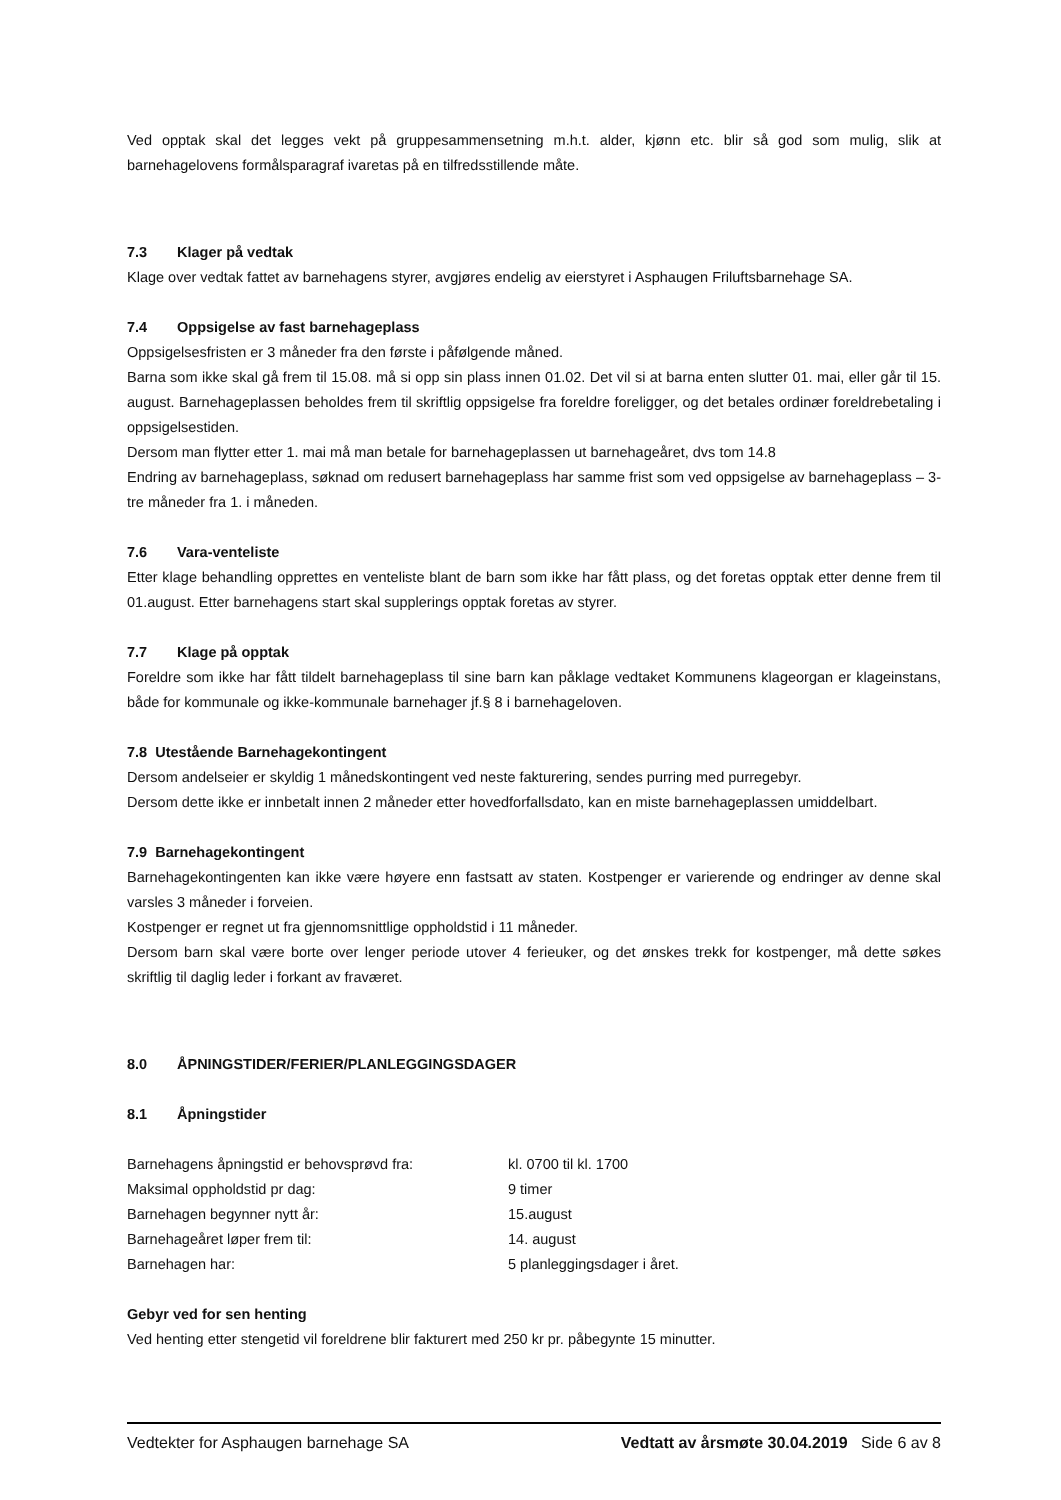Ved opptak skal det legges vekt på gruppesammensetning m.h.t. alder, kjønn etc. blir så god som mulig, slik at barnehagelovens formålsparagraf ivaretas på en tilfredsstillende måte.
7.3 Klager på vedtak
Klage over vedtak fattet av barnehagens styrer, avgjøres endelig av eierstyret i Asphaugen Friluftsbarnehage SA.
7.4 Oppsigelse av fast barnehageplass
Oppsigelsesfristen er 3 måneder fra den første i påfølgende måned.
Barna som ikke skal gå frem til 15.08. må si opp sin plass innen 01.02. Det vil si at barna enten slutter 01. mai, eller går til 15. august. Barnehageplassen beholdes frem til skriftlig oppsigelse fra foreldre foreligger, og det betales ordinær foreldrebetaling i oppsigelsestiden.
Dersom man flytter etter 1. mai må man betale for barnehageplassen ut barnehageåret, dvs tom 14.8
Endring av barnehageplass, søknad om redusert barnehageplass har samme frist som ved oppsigelse av barnehageplass – 3- tre måneder fra 1. i måneden.
7.6 Vara-venteliste
Etter klage behandling opprettes en venteliste blant de barn som ikke har fått plass, og det foretas opptak etter denne frem til 01.august. Etter barnehagens start skal supplerings opptak foretas av styrer.
7.7 Klage på opptak
Foreldre som ikke har fått tildelt barnehageplass til sine barn kan påklage vedtaket Kommunens klageorgan er klageinstans, både for kommunale og ikke-kommunale barnehager jf.§ 8 i barnehageloven.
7.8 Utestående Barnehagekontingent
Dersom andelseier er skyldig 1 månedskontingent ved neste fakturering, sendes purring med purregebyr.
Dersom dette ikke er innbetalt innen 2 måneder etter hovedforfallsdato, kan en miste barnehageplassen umiddelbart.
7.9 Barnehagekontingent
Barnehagekontingenten kan ikke være høyere enn fastsatt av staten. Kostpenger er varierende og endringer av denne skal varsles 3 måneder i forveien.
Kostpenger er regnet ut fra gjennomsnittlige oppholdstid i 11 måneder.
Dersom barn skal være borte over lenger periode utover 4 ferieuker, og det ønskes trekk for kostpenger, må dette søkes skriftlig til daglig leder i forkant av fraværet.
8.0 ÅPNINGSTIDER/FERIER/PLANLEGGINGSDAGER
8.1 Åpningstider
| Barnehagens åpningstid er behovsprøvd fra: | kl. 0700 til kl. 1700 |
| Maksimal oppholdstid pr dag: | 9 timer |
| Barnehagen begynner nytt år: | 15.august |
| Barnehageåret løper frem til: | 14. august |
| Barnehagen har: | 5 planleggingsdager i året. |
Gebyr ved for sen henting
Ved henting etter stengetid vil foreldrene blir fakturert med 250 kr pr. påbegynte 15 minutter.
Vedtekter for Asphaugen barnehage SA Vedtatt av årsmøte 30.04.2019 Side 6 av 8